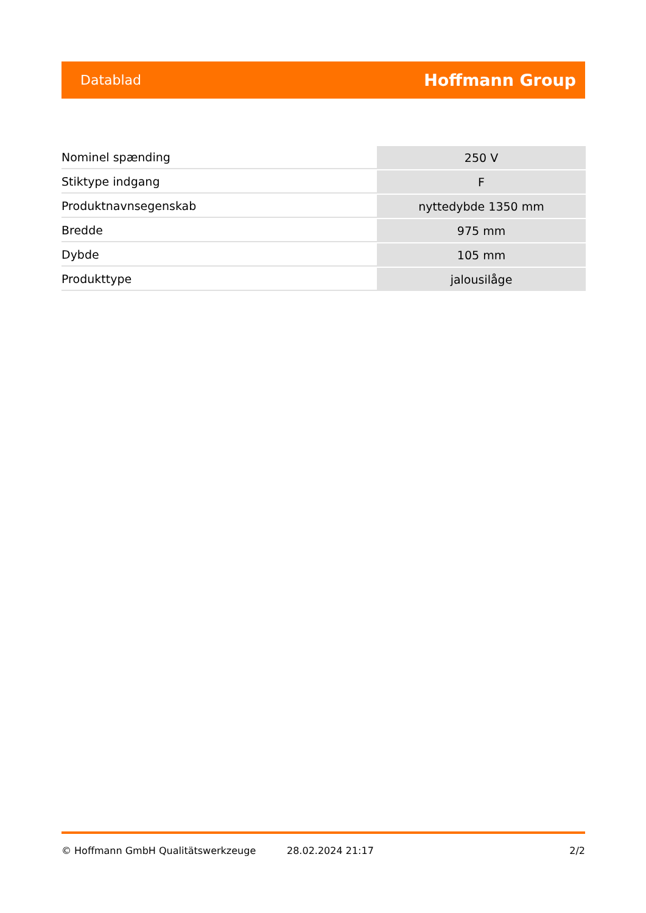Datablad Hoffmann Group
| Nominel spænding | 250 V |
| Stiktype indgang | F |
| Produktnavnsegenskab | nyttedybde 1350 mm |
| Bredde | 975 mm |
| Dybde | 105 mm |
| Produkttype | jalousilåge |
© Hoffmann GmbH Qualitätswerkzeuge 28.02.2024 21:17 2/2